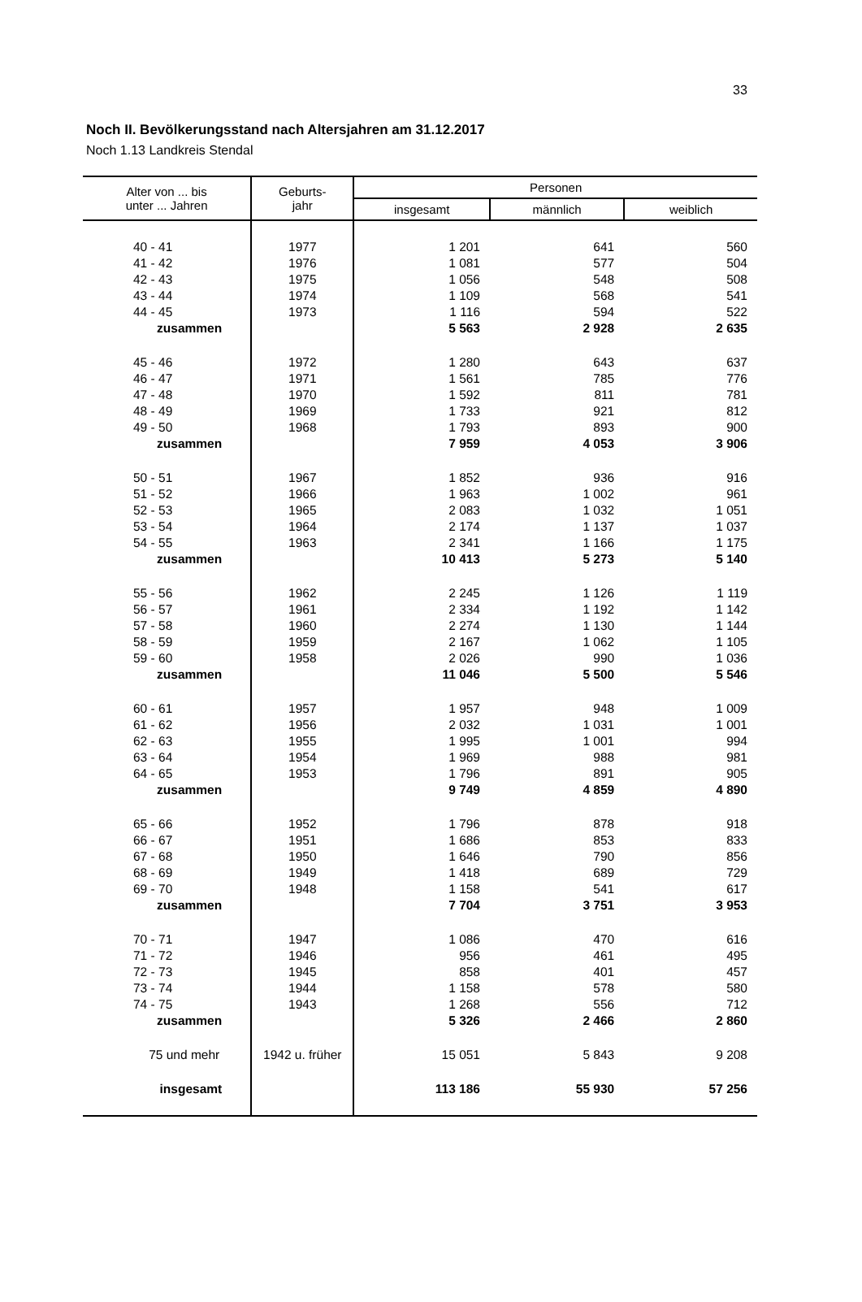33
Noch II. Bevölkerungsstand nach Altersjahren am 31.12.2017
Noch 1.13 Landkreis Stendal
| Alter von ... bis unter ... Jahren | Geburts- jahr | Personen | | |
| --- | --- | --- | --- | --- |
| | | insgesamt | männlich | weiblich |
| 40 - 41 | 1977 | 1 201 | 641 | 560 |
| 41 - 42 | 1976 | 1 081 | 577 | 504 |
| 42 - 43 | 1975 | 1 056 | 548 | 508 |
| 43 - 44 | 1974 | 1 109 | 568 | 541 |
| 44 - 45 | 1973 | 1 116 | 594 | 522 |
| zusammen | | 5 563 | 2 928 | 2 635 |
| 45 - 46 | 1972 | 1 280 | 643 | 637 |
| 46 - 47 | 1971 | 1 561 | 785 | 776 |
| 47 - 48 | 1970 | 1 592 | 811 | 781 |
| 48 - 49 | 1969 | 1 733 | 921 | 812 |
| 49 - 50 | 1968 | 1 793 | 893 | 900 |
| zusammen | | 7 959 | 4 053 | 3 906 |
| 50 - 51 | 1967 | 1 852 | 936 | 916 |
| 51 - 52 | 1966 | 1 963 | 1 002 | 961 |
| 52 - 53 | 1965 | 2 083 | 1 032 | 1 051 |
| 53 - 54 | 1964 | 2 174 | 1 137 | 1 037 |
| 54 - 55 | 1963 | 2 341 | 1 166 | 1 175 |
| zusammen | | 10 413 | 5 273 | 5 140 |
| 55 - 56 | 1962 | 2 245 | 1 126 | 1 119 |
| 56 - 57 | 1961 | 2 334 | 1 192 | 1 142 |
| 57 - 58 | 1960 | 2 274 | 1 130 | 1 144 |
| 58 - 59 | 1959 | 2 167 | 1 062 | 1 105 |
| 59 - 60 | 1958 | 2 026 | 990 | 1 036 |
| zusammen | | 11 046 | 5 500 | 5 546 |
| 60 - 61 | 1957 | 1 957 | 948 | 1 009 |
| 61 - 62 | 1956 | 2 032 | 1 031 | 1 001 |
| 62 - 63 | 1955 | 1 995 | 1 001 | 994 |
| 63 - 64 | 1954 | 1 969 | 988 | 981 |
| 64 - 65 | 1953 | 1 796 | 891 | 905 |
| zusammen | | 9 749 | 4 859 | 4 890 |
| 65 - 66 | 1952 | 1 796 | 878 | 918 |
| 66 - 67 | 1951 | 1 686 | 853 | 833 |
| 67 - 68 | 1950 | 1 646 | 790 | 856 |
| 68 - 69 | 1949 | 1 418 | 689 | 729 |
| 69 - 70 | 1948 | 1 158 | 541 | 617 |
| zusammen | | 7 704 | 3 751 | 3 953 |
| 70 - 71 | 1947 | 1 086 | 470 | 616 |
| 71 - 72 | 1946 | 956 | 461 | 495 |
| 72 - 73 | 1945 | 858 | 401 | 457 |
| 73 - 74 | 1944 | 1 158 | 578 | 580 |
| 74 - 75 | 1943 | 1 268 | 556 | 712 |
| zusammen | | 5 326 | 2 466 | 2 860 |
| 75 und mehr | 1942 u. früher | 15 051 | 5 843 | 9 208 |
| insgesamt | | 113 186 | 55 930 | 57 256 |